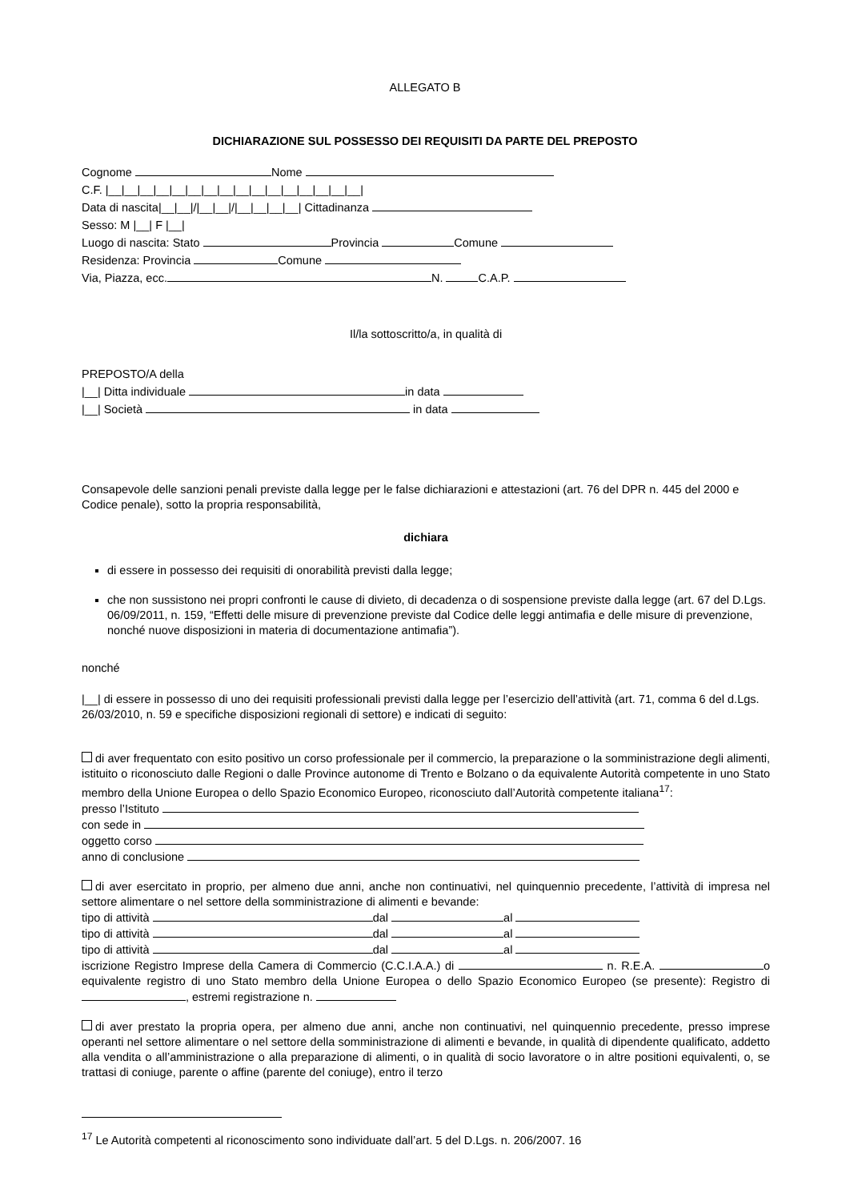ALLEGATO B
DICHIARAZIONE SUL POSSESSO DEI REQUISITI DA PARTE DEL PREPOSTO
Cognome Nome
C.F. |__|__|__|__|__|__|__|__|__|__|__|__|__|__|__|__|
Data di nascita|__|__|/|__|__|/|__|__|__|__| Cittadinanza
Sesso: M |__| F |__|
Luogo di nascita: Stato Provincia Comune
Residenza: Provincia Comune
Via, Piazza, ecc. N. C.A.P.
Il/la sottoscritto/a, in qualità di
PREPOSTO/A della
|__| Ditta individuale in data
|__| Società in data
Consapevole delle sanzioni penali previste dalla legge per le false dichiarazioni e attestazioni (art. 76 del DPR n. 445 del 2000 e Codice penale), sotto la propria responsabilità,
dichiara
di essere in possesso dei requisiti di onorabilità previsti dalla legge;
che non sussistono nei propri confronti le cause di divieto, di decadenza o di sospensione previste dalla legge (art. 67 del D.Lgs. 06/09/2011, n. 159, “Effetti delle misure di prevenzione previste dal Codice delle leggi antimafia e delle misure di prevenzione, nonché nuove disposizioni in materia di documentazione antimafia”).
nonché
|__| di essere in possesso di uno dei requisiti professionali previsti dalla legge per l’esercizio dell’attività (art. 71, comma 6 del d.Lgs. 26/03/2010, n. 59 e specifiche disposizioni regionali di settore) e indicati di seguito:
di aver frequentato con esito positivo un corso professionale per il commercio, la preparazione o la somministrazione degli alimenti, istituito o riconosciuto dalle Regioni o dalle Province autonome di Trento e Bolzano o da equivalente Autorità competente in uno Stato membro della Unione Europea o dello Spazio Economico Europeo, riconosciuto dall’Autorità competente italiana<sup>17</sup>:
presso l’Istituto
con sede in
oggetto corso
anno di conclusione
di aver esercitato in proprio, per almeno due anni, anche non continuativi, nel quinquennio precedente, l’attività di impresa nel settore alimentare o nel settore della somministrazione di alimenti e bevande:
tipo di attività dal al
tipo di attività dal al
tipo di attività dal al
iscrizione Registro Imprese della Camera di Commercio (C.C.I.A.A.) di n. R.E.A. o equivalente registro di uno Stato membro della Unione Europea o dello Spazio Economico Europeo (se presente): Registro di , estremi registrazione n.
di aver prestato la propria opera, per almeno due anni, anche non continuativi, nel quinquennio precedente, presso imprese operanti nel settore alimentare o nel settore della somministrazione di alimenti e bevande, in qualità di dipendente qualificato, addetto alla vendita o all’amministrazione o alla preparazione di alimenti, o in qualità di socio lavoratore o in altre positioni equivalenti, o, se trattasi di coniuge, parente o affine (parente del coniuge), entro il terzo
<sup>17</sup> Le Autorità competenti al riconoscimento sono individuate dall’art. 5 del D.Lgs. n. 206/2007. 16